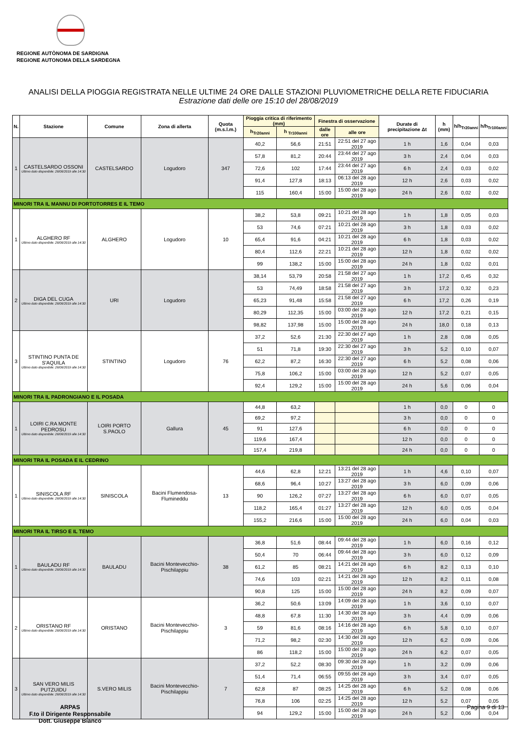REGIONE AUTÒNOMA DE SARDIGNA
REGIONE AUTONOMA DELLA SARDEGNA
ANALISI DELLA PIOGGIA REGISTRATA NELLE ULTIME 24 ORE DALLE STAZIONI PLUVIOMETRICHE DELLA RETE FIDUCIARIA
Estrazione dati delle ore 15:10 del 28/08/2019
| N. | Stazione | Comune | Zona di allerta | Quota (m.s.l.m.) | Pioggia critica di riferimento (mm) | | Finestra di osservazione | | Durate di precipitazione Δt | h (mm) | h/h<sub>Tr20anni</sub> | h/h<sub>Tr100anni</sub> |
| --- | --- | --- | --- | --- | --- | --- | --- | --- | --- | --- | --- | --- |
| | | | | | h<sub>Tr20anni</sub> | h <sub>Tr100anni</sub> | dalle ore | alle ore | | | | |
| 1 | CASTELSARDO OSSONI Ultimo dato disponibile: 28/08/2019 alle 14:30 | CASTELSARDO | Logudoro | 347 | 40,2 | 56,6 | 21:51 | 22:51 del 27 ago 2019 | 1 h | 1,6 | 0,04 | 0,03 |
| | | | | | 57,8 | 81,2 | 20:44 | 23:44 del 27 ago 2019 | 3 h | 2,4 | 0,04 | 0,03 |
| | | | | | 72,6 | 102 | 17:44 | 23:44 del 27 ago 2019 | 6 h | 2,4 | 0,03 | 0,02 |
| | | | | | 91,4 | 127,8 | 18:13 | 06:13 del 28 ago 2019 | 12 h | 2,6 | 0,03 | 0,02 |
| | | | | | 115 | 160,4 | 15:00 | 15:00 del 28 ago 2019 | 24 h | 2,6 | 0,02 | 0,02 |
| MINORI TRA IL MANNU DI PORTOTORRES E IL TEMO | | | | | | | | | | | | |
| 1 | ALGHERO RF Ultimo dato disponibile: 28/08/2019 alle 14:30 | ALGHERO | Logudoro | 10 | 38,2 | 53,8 | 09:21 | 10:21 del 28 ago 2019 | 1 h | 1,8 | 0,05 | 0,03 |
| | | | | | 53 | 74,6 | 07:21 | 10:21 del 28 ago 2019 | 3 h | 1,8 | 0,03 | 0,02 |
| | | | | | 65,4 | 91,6 | 04:21 | 10:21 del 28 ago 2019 | 6 h | 1,8 | 0,03 | 0,02 |
| | | | | | 80,4 | 112,6 | 22:21 | 10:21 del 28 ago 2019 | 12 h | 1,8 | 0,02 | 0,02 |
| | | | | | 99 | 138,2 | 15:00 | 15:00 del 28 ago 2019 | 24 h | 1,8 | 0,02 | 0,01 |
| 2 | DIGA DEL CUGA Ultimo dato disponibile: 28/08/2019 alle 14:30 | URI | Logudoro | | 38,14 | 53,79 | 20:58 | 21:58 del 27 ago 2019 | 1 h | 17,2 | 0,45 | 0,32 |
| | | | | | 53 | 74,49 | 18:58 | 21:58 del 27 ago 2019 | 3 h | 17,2 | 0,32 | 0,23 |
| | | | | | 65,23 | 91,48 | 15:58 | 21:58 del 27 ago 2019 | 6 h | 17,2 | 0,26 | 0,19 |
| | | | | | 80,29 | 112,35 | 15:00 | 03:00 del 28 ago 2019 | 12 h | 17,2 | 0,21 | 0,15 |
| | | | | | 98,82 | 137,98 | 15:00 | 15:00 del 28 ago 2019 | 24 h | 18,0 | 0,18 | 0,13 |
| 3 | STINTINO PUNTA DE S'AQUILA Ultimo dato disponibile: 28/08/2019 alle 14:30 | STINTINO | Logudoro | 76 | 37,2 | 52,6 | 21:30 | 22:30 del 27 ago 2019 | 1 h | 2,8 | 0,08 | 0,05 |
| | | | | | 51 | 71,8 | 19:30 | 22:30 del 27 ago 2019 | 3 h | 5,2 | 0,10 | 0,07 |
| | | | | | 62,2 | 87,2 | 16:30 | 22:30 del 27 ago 2019 | 6 h | 5,2 | 0,08 | 0,06 |
| | | | | | 75,8 | 106,2 | 15:00 | 03:00 del 28 ago 2019 | 12 h | 5,2 | 0,07 | 0,05 |
| | | | | | 92,4 | 129,2 | 15:00 | 15:00 del 28 ago 2019 | 24 h | 5,6 | 0,06 | 0,04 |
| MINORI TRA IL PADRONGIANO E IL POSADA | | | | | | | | | | | | |
| 1 | LOIRI C.RA MONTE PEDROSU Ultimo dato disponibile: 28/08/2019 alle 14:30 | LOIRI PORTO S.PAOLO | Gallura | 45 | 44,8 | 63,2 | | | 1 h | 0,0 | 0 | 0 |
| | | | | | 69,2 | 97,2 | | | 3 h | 0,0 | 0 | 0 |
| | | | | | 91 | 127,6 | | | 6 h | 0,0 | 0 | 0 |
| | | | | | 119,6 | 167,4 | | | 12 h | 0,0 | 0 | 0 |
| | | | | | 157,4 | 219,8 | | | 24 h | 0,0 | 0 | 0 |
| MINORI TRA IL POSADA E IL CEDRINO | | | | | | | | | | | | |
| 1 | SINISCOLA RF Ultimo dato disponibile: 28/08/2019 alle 14:30 | SINISCOLA | Bacini Flumendosa-Flumineddu | 13 | 44,6 | 62,8 | 12:21 | 13:21 del 28 ago 2019 | 1 h | 4,6 | 0,10 | 0,07 |
| | | | | | 68,6 | 96,4 | 10:27 | 13:27 del 28 ago 2019 | 3 h | 6,0 | 0,09 | 0,06 |
| | | | | | 90 | 126,2 | 07:27 | 13:27 del 28 ago 2019 | 6 h | 6,0 | 0,07 | 0,05 |
| | | | | | 118,2 | 165,4 | 01:27 | 13:27 del 28 ago 2019 | 12 h | 6,0 | 0,05 | 0,04 |
| | | | | | 155,2 | 216,6 | 15:00 | 15:00 del 28 ago 2019 | 24 h | 6,0 | 0,04 | 0,03 |
| MINORI TRA IL TIRSO E IL TEMO | | | | | | | | | | | | |
| 1 | BAULADU RF Ultimo dato disponibile: 28/08/2019 alle 14:30 | BAULADU | Bacini Montevecchio-Pischilappiu | 38 | 36,8 | 51,6 | 08:44 | 09:44 del 28 ago 2019 | 1 h | 6,0 | 0,16 | 0,12 |
| | | | | | 50,4 | 70 | 06:44 | 09:44 del 28 ago 2019 | 3 h | 6,0 | 0,12 | 0,09 |
| | | | | | 61,2 | 85 | 08:21 | 14:21 del 28 ago 2019 | 6 h | 8,2 | 0,13 | 0,10 |
| | | | | | 74,6 | 103 | 02:21 | 14:21 del 28 ago 2019 | 12 h | 8,2 | 0,11 | 0,08 |
| | | | | | 90,8 | 125 | 15:00 | 15:00 del 28 ago 2019 | 24 h | 8,2 | 0,09 | 0,07 |
| 2 | ORISTANO RF Ultimo dato disponibile: 28/08/2019 alle 14:30 | ORISTANO | Bacini Montevecchio-Pischilappiu | 3 | 36,2 | 50,6 | 13:09 | 14:09 del 28 ago 2019 | 1 h | 3,6 | 0,10 | 0,07 |
| | | | | | 48,8 | 67,8 | 11:30 | 14:30 del 28 ago 2019 | 3 h | 4,4 | 0,09 | 0,06 |
| | | | | | 59 | 81,6 | 08:16 | 14:16 del 28 ago 2019 | 6 h | 5,8 | 0,10 | 0,07 |
| | | | | | 71,2 | 98,2 | 02:30 | 14:30 del 28 ago 2019 | 12 h | 6,2 | 0,09 | 0,06 |
| | | | | | 86 | 118,2 | 15:00 | 15:00 del 28 ago 2019 | 24 h | 6,2 | 0,07 | 0,05 |
| 3 | SAN VERO MILIS PUTZUIDU Ultimo dato disponibile: 28/08/2019 alle 14:30 | S.VERO MILIS | Bacini Montevecchio-Pischilappiu | 7 | 37,2 | 52,2 | 08:30 | 09:30 del 28 ago 2019 | 1 h | 3,2 | 0,09 | 0,06 |
| | | | | | 51,4 | 71,4 | 06:55 | 09:55 del 28 ago 2019 | 3 h | 3,4 | 0,07 | 0,05 |
| | | | | | 62,8 | 87 | 08:25 | 14:25 del 28 ago 2019 | 6 h | 5,2 | 0,08 | 0,06 |
| | | | | | 76,8 | 106 | 02:25 | 14:25 del 28 ago 2019 | 12 h | 5,2 | 0,07 | 0,05 |
| | | | | | 94 | 129,2 | 15:00 | 15:00 del 28 ago 2019 | 24 h | 5,2 | 0,06 | 0,04 |
ARPAS
F.to il Dirigente Responsabile
Dott. Giuseppe Bianco
Pagina 9 di 13